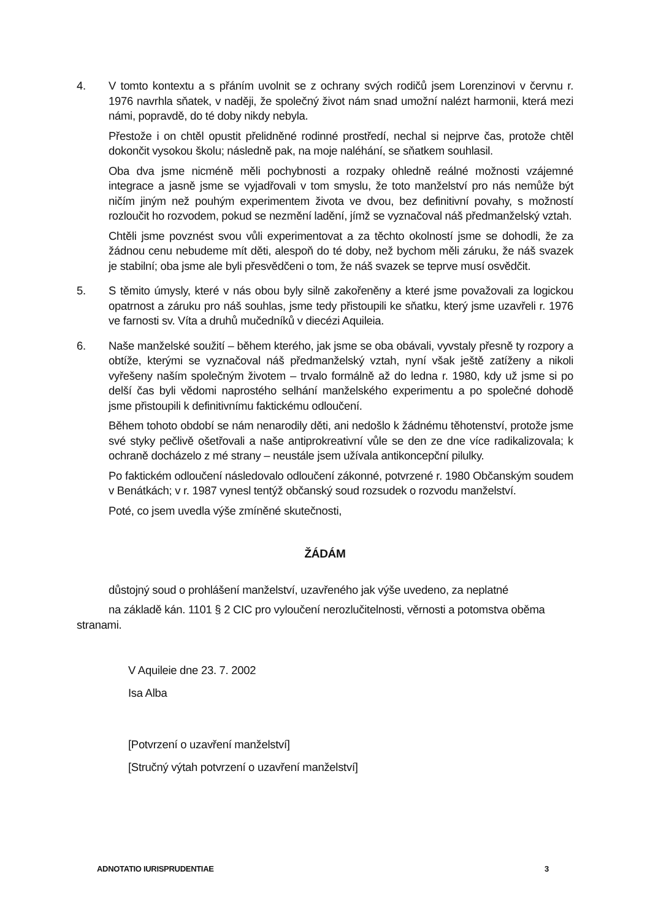4. V tomto kontextu a s přáním uvolnit se z ochrany svých rodičů jsem Lorenzinovi v červnu r. 1976 navrhla sňatek, v naději, že společný život nám snad umožní nalézt harmonii, která mezi námi, popravdě, do té doby nikdy nebyla.
Přestože i on chtěl opustit přelidněné rodinné prostředí, nechal si nejprve čas, protože chtěl dokončit vysokou školu; následně pak, na moje naléhání, se sňatkem souhlasil.
Oba dva jsme nicméně měli pochybnosti a rozpaky ohledně reálné možnosti vzájemné integrace a jasně jsme se vyjadřovali v tom smyslu, že toto manželství pro nás nemůže být ničím jiným než pouhým experimentem života ve dvou, bez definitivní povahy, s možností rozloučit ho rozvodem, pokud se nezmění ladění, jímž se vyznačoval náš předmanželský vztah.
Chtěli jsme povznést svou vůli experimentovat a za těchto okolností jsme se dohodli, že za žádnou cenu nebudeme mít děti, alespoň do té doby, než bychom měli záruku, že náš svazek je stabilní; oba jsme ale byli přesvědčeni o tom, že náš svazek se teprve musí osvědčit.
5. S těmito úmysly, které v nás obou byly silně zakořeněny a které jsme považovali za logickou opatrnost a záruku pro náš souhlas, jsme tedy přistoupili ke sňatku, který jsme uzavřeli r. 1976 ve farnosti sv. Víta a druhů mučedníků v diecézi Aquileia.
6. Naše manželské soužití – během kterého, jak jsme se oba obávali, vyvstaly přesně ty rozpory a obtíže, kterými se vyznačoval náš předmanželský vztah, nyní však ještě zatíženy a nikoli vyřešeny naším společným životem – trvalo formálně až do ledna r. 1980, kdy už jsme si po delší čas byli vědomi naprostého selhání manželského experimentu a po společné dohodě jsme přistoupili k definitivnímu faktickému odloučení.
Během tohoto období se nám nenarodily děti, ani nedošlo k žádnému těhotenství, protože jsme své styky pečlivě ošetřovali a naše antiprokreativní vůle se den ze dne více radikalizovala; k ochraně docházelo z mé strany – neustále jsem užívala antikoncepční pilulky.
Po faktickém odloučení následovalo odloučení zákonné, potvrzené r. 1980 Občanským soudem v Benátkách; v r. 1987 vynesl tentýž občanský soud rozsudek o rozvodu manželství.
Poté, co jsem uvedla výše zmíněné skutečnosti,
ŽÁDÁM
důstojný soud o prohlášení manželství, uzavřeného jak výše uvedeno, za neplatné
na základě kán. 1101 § 2 CIC pro vyloučení nerozlučitelnosti, věrnosti a potomstva oběma stranami.
V Aquileie dne 23. 7. 2002
Isa Alba
[Potvrzení o uzavření manželství]
[Stručný výtah potvrzení o uzavření manželství]
ADNOTATIO IURISPRUDENTIAE 3